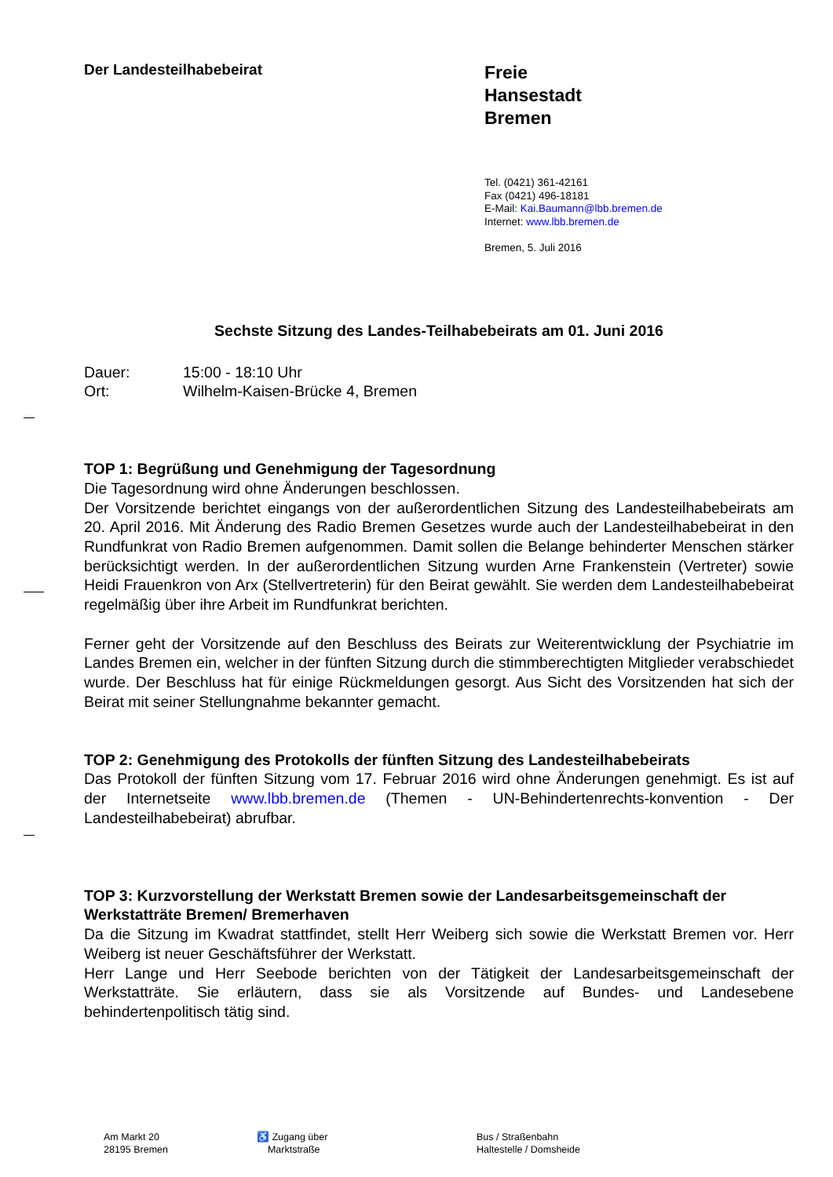Der Landesteilhabebeirat
Freie
Hansestadt
Bremen
Tel. (0421) 361-42161
Fax (0421) 496-18181
E-Mail: Kai.Baumann@lbb.bremen.de
Internet: www.lbb.bremen.de
Bremen, 5. Juli 2016
Sechste Sitzung des Landes-Teilhabebeirats am 01. Juni 2016
Dauer: 15:00 - 18:10 Uhr
Ort: Wilhelm-Kaisen-Brücke 4, Bremen
TOP 1: Begrüßung und Genehmigung der Tagesordnung
Die Tagesordnung wird ohne Änderungen beschlossen.
Der Vorsitzende berichtet eingangs von der außerordentlichen Sitzung des Landesteilhabebeirats am 20. April 2016. Mit Änderung des Radio Bremen Gesetzes wurde auch der Landesteilhabebeirat in den Rundfunkrat von Radio Bremen aufgenommen. Damit sollen die Belange behinderter Menschen stärker berücksichtigt werden. In der außerordentlichen Sitzung wurden Arne Frankenstein (Vertreter) sowie Heidi Frauenkron von Arx (Stellvertreterin) für den Beirat gewählt. Sie werden dem Landesteilhabebeirat regelmäßig über ihre Arbeit im Rundfunkrat berichten.
Ferner geht der Vorsitzende auf den Beschluss des Beirats zur Weiterentwicklung der Psychiatrie im Landes Bremen ein, welcher in der fünften Sitzung durch die stimmberechtigten Mitglieder verabschiedet wurde. Der Beschluss hat für einige Rückmeldungen gesorgt. Aus Sicht des Vorsitzenden hat sich der Beirat mit seiner Stellungnahme bekannter gemacht.
TOP 2: Genehmigung des Protokolls der fünften Sitzung des Landesteilhabebeirats
Das Protokoll der fünften Sitzung vom 17. Februar 2016 wird ohne Änderungen genehmigt. Es ist auf der Internetseite www.lbb.bremen.de (Themen - UN-Behindertenrechts-konvention - Der Landesteilhabebeirat) abrufbar.
TOP 3: Kurzvorstellung der Werkstatt Bremen sowie der Landesarbeitsgemeinschaft der Werkstatträte Bremen/ Bremerhaven
Da die Sitzung im Kwadrat stattfindet, stellt Herr Weiberg sich sowie die Werkstatt Bremen vor. Herr Weiberg ist neuer Geschäftsführer der Werkstatt.
Herr Lange und Herr Seebode berichten von der Tätigkeit der Landesarbeitsgemeinschaft der Werkstatträte. Sie erläutern, dass sie als Vorsitzende auf Bundes- und Landesebene behindertenpolitisch tätig sind.
Am Markt 20
28195 Bremen
♿ Zugang über
Marktstraße
Bus / Straßenbahn
Haltestelle / Domsheide